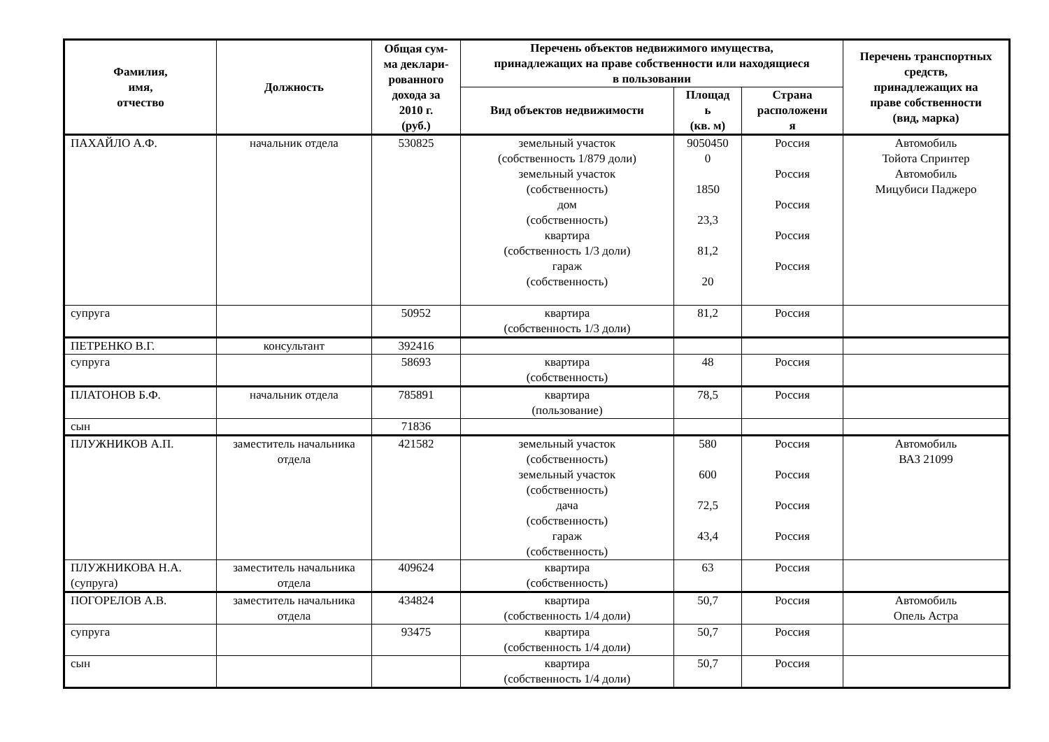| Фамилия, имя, отчество | Должность | Общая сум- ма деклари- рованного дохода за 2010 г. (руб.) | Перечень объектов недвижимого имущества, принадлежащих на праве собственности или находящиеся в пользовании | | | Перечень транспортных средств, принадлежащих на праве собственности (вид, марка) |
| --- | --- | --- | --- | --- | --- | --- |
| | | | Вид объектов недвижимости | Площад ь (кв. м) | Страна расположени я | |
| ПАХАЙЛО А.Ф. | начальник отдела | 530825 | земельный участок (собственность 1/879 доли) земельный участок (собственность) дом (собственность) квартира (собственность 1/3 доли) гараж (собственность) | 9050450 0 1850 23,3 81,2 20 | Россия Россия Россия Россия Россия | Автомобиль Тойота Спринтер Автомобиль Мицубиси Паджеро |
| супруга | | 50952 | квартира (собственность 1/3 доли) | 81,2 | Россия | |
| ПЕТРЕНКО В.Г. | консультант | 392416 | | | | |
| супруга | | 58693 | квартира (собственность) | 48 | Россия | |
| ПЛАТОНОВ Б.Ф. | начальник отдела | 785891 | квартира (пользование) | 78,5 | Россия | |
| сын | | 71836 | | | | |
| ПЛУЖНИКОВ А.П. | заместитель начальника отдела | 421582 | земельный участок (собственность) земельный участок (собственность) дача (собственность) гараж (собственность) | 580 600 72,5 43,4 | Россия Россия Россия Россия | Автомобиль ВАЗ 21099 |
| ПЛУЖНИКОВА Н.А. (супруга) | заместитель начальника отдела | 409624 | квартира (собственность) | 63 | Россия | |
| ПОГОРЕЛОВ А.В. | заместитель начальника отдела | 434824 | квартира (собственность 1/4 доли) | 50,7 | Россия | Автомобиль Опель Астра |
| супруга | | 93475 | квартира (собственность 1/4 доли) | 50,7 | Россия | |
| сын | | | квартира (собственность 1/4 доли) | 50,7 | Россия | |